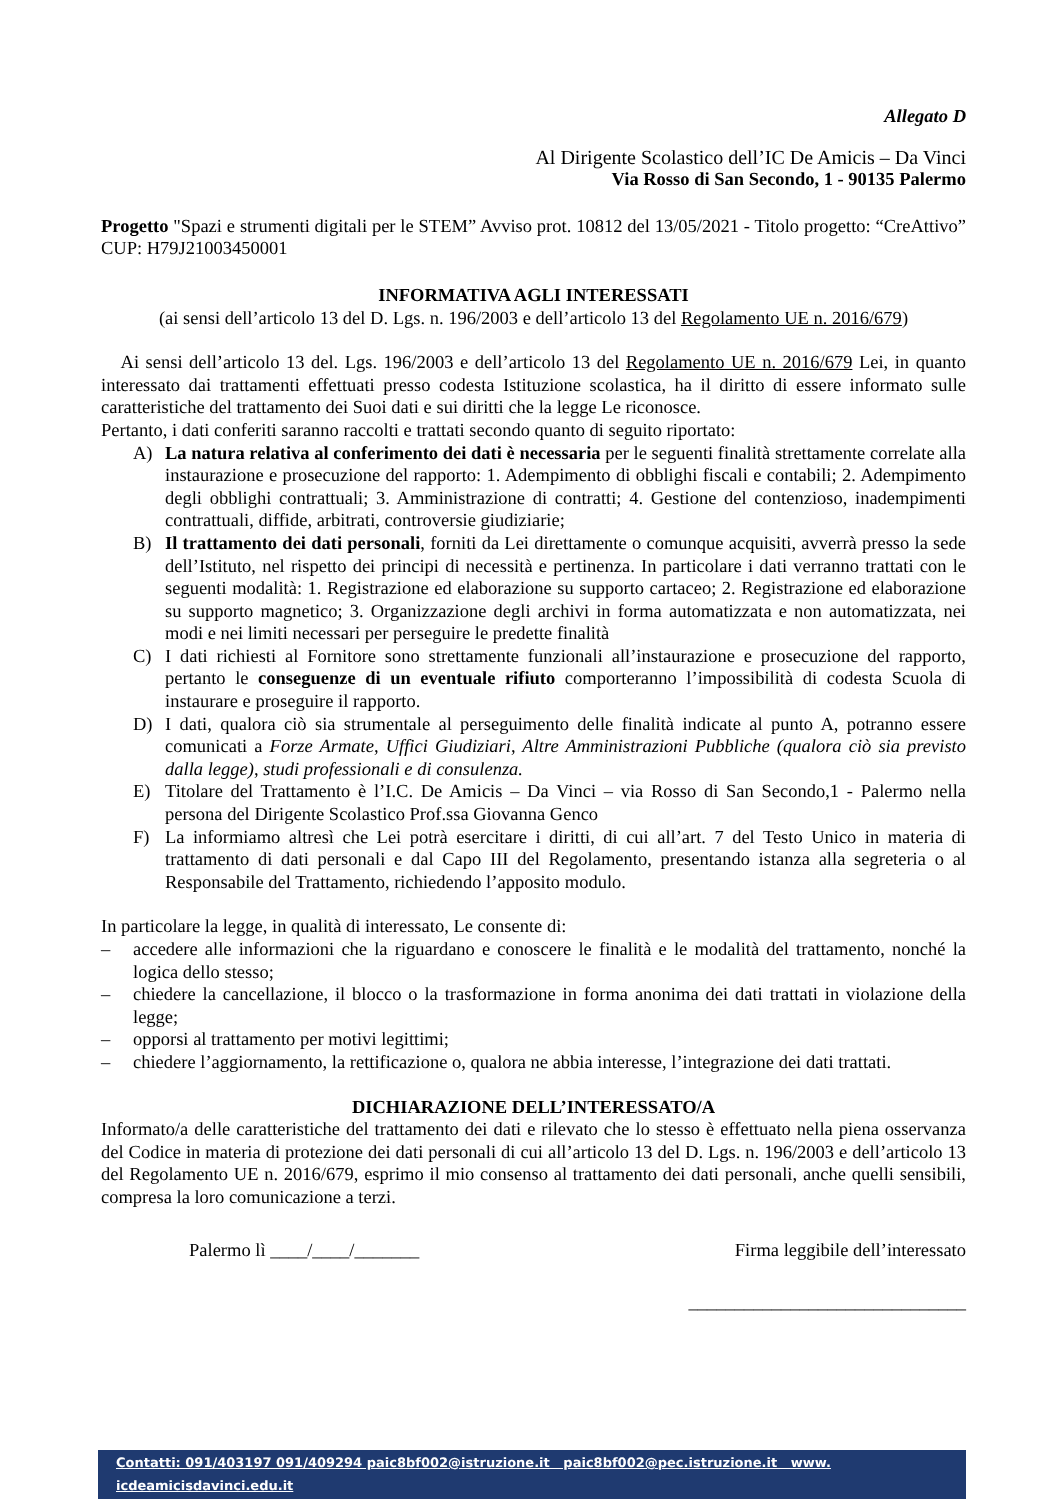Allegato D
Al Dirigente Scolastico dell’IC De Amicis – Da Vinci
Via Rosso di San Secondo, 1 - 90135 Palermo
Progetto "Spazi e strumenti digitali per le STEM” Avviso prot. 10812 del 13/05/2021 - Titolo progetto: “CreAttivo” CUP: H79J21003450001
INFORMATIVA AGLI INTERESSATI
(ai sensi dell’articolo 13 del D. Lgs. n. 196/2003 e dell’articolo 13 del Regolamento UE n. 2016/679)
Ai sensi dell’articolo 13 del. Lgs. 196/2003 e dell’articolo 13 del Regolamento UE n. 2016/679 Lei, in quanto interessato dai trattamenti effettuati presso codesta Istituzione scolastica, ha il diritto di essere informato sulle caratteristiche del trattamento dei Suoi dati e sui diritti che la legge Le riconosce.
Pertanto, i dati conferiti saranno raccolti e trattati secondo quanto di seguito riportato:
A) La natura relativa al conferimento dei dati è necessaria per le seguenti finalità strettamente correlate alla instaurazione e prosecuzione del rapporto: 1. Adempimento di obblighi fiscali e contabili; 2. Adempimento degli obblighi contrattuali; 3. Amministrazione di contratti; 4. Gestione del contenzioso, inadempimenti contrattuali, diffide, arbitrati, controversie giudiziarie;
B) Il trattamento dei dati personali, forniti da Lei direttamente o comunque acquisiti, avverrà presso la sede dell’Istituto, nel rispetto dei principi di necessità e pertinenza. In particolare i dati verranno trattati con le seguenti modalità: 1. Registrazione ed elaborazione su supporto cartaceo; 2. Registrazione ed elaborazione su supporto magnetico; 3. Organizzazione degli archivi in forma automatizzata e non automatizzata, nei modi e nei limiti necessari per perseguire le predette finalità
C) I dati richiesti al Fornitore sono strettamente funzionali all’instaurazione e prosecuzione del rapporto, pertanto le conseguenze di un eventuale rifiuto comporteranno l’impossibilità di codesta Scuola di instaurare e proseguire il rapporto.
D) I dati, qualora ciò sia strumentale al perseguimento delle finalità indicate al punto A, potranno essere comunicati a Forze Armate, Uffici Giudiziari, Altre Amministrazioni Pubbliche (qualora ciò sia previsto dalla legge), studi professionali e di consulenza.
E) Titolare del Trattamento è l’I.C. De Amicis – Da Vinci – via Rosso di San Secondo,1 - Palermo nella persona del Dirigente Scolastico Prof.ssa Giovanna Genco
F) La informiamo altresì che Lei potrà esercitare i diritti, di cui all’art. 7 del Testo Unico in materia di trattamento di dati personali e dal Capo III del Regolamento, presentando istanza alla segreteria o al Responsabile del Trattamento, richiedendo l’apposito modulo.
In particolare la legge, in qualità di interessato, Le consente di:
– accedere alle informazioni che la riguardano e conoscere le finalità e le modalità del trattamento, nonché la logica dello stesso;
– chiedere la cancellazione, il blocco o la trasformazione in forma anonima dei dati trattati in violazione della legge;
– opporsi al trattamento per motivi legittimi;
– chiedere l’aggiornamento, la rettificazione o, qualora ne abbia interesse, l’integrazione dei dati trattati.
DICHIARAZIONE DELL’INTERESSATO/A
Informato/a delle caratteristiche del trattamento dei dati e rilevato che lo stesso è effettuato nella piena osservanza del Codice in materia di protezione dei dati personali di cui all’articolo 13 del D. Lgs. n. 196/2003 e dell’articolo 13 del Regolamento UE n. 2016/679, esprimo il mio consenso al trattamento dei dati personali, anche quelli sensibili, compresa la loro comunicazione a terzi.
Palermo lì ____/____/_______ Firma leggibile dell’interessato
______________________________
Contatti: 091/403197 091/409294 paic8bf002@istruzione.it paic8bf002@pec.istruzione.it www. icdeamicisdavinci.edu.it